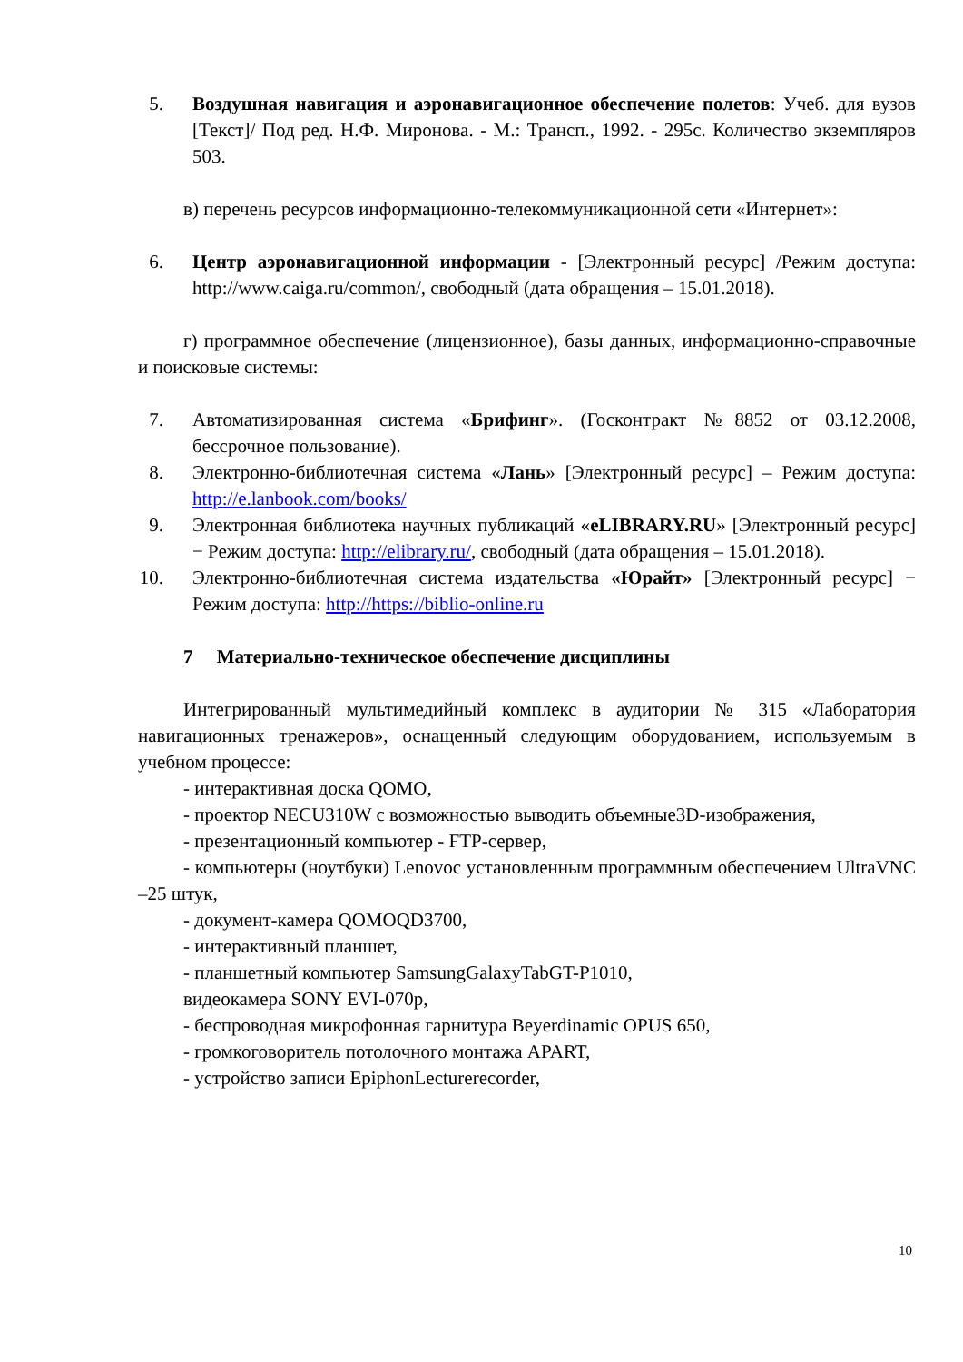5. Воздушная навигация и аэронавигационное обеспечение полетов: Учеб. для вузов [Текст]/ Под ред. Н.Ф. Миронова. - М.: Трансп., 1992. - 295с. Количество экземпляров 503.
в) перечень ресурсов информационно-телекоммуникационной сети «Интернет»:
6. Центр аэронавигационной информации - [Электронный ресурс] /Режим доступа: http://www.caiga.ru/common/, свободный (дата обращения – 15.01.2018).
г) программное обеспечение (лицензионное), базы данных, информационно-справочные и поисковые системы:
7. Автоматизированная система «Брифинг». (Госконтракт №8852 от 03.12.2008, бессрочное пользование).
8. Электронно-библиотечная система «Лань» [Электронный ресурс] – Режим доступа: http://e.lanbook.com/books/
9. Электронная библиотека научных публикаций «eLIBRARY.RU» [Электронный ресурс] − Режим доступа: http://elibrary.ru/, свободный (дата обращения – 15.01.2018).
10. Электронно-библиотечная система издательства «Юрайт» [Электронный ресурс] − Режим доступа: http://https://biblio-online.ru
7 Материально-техническое обеспечение дисциплины
Интегрированный мультимедийный комплекс в аудитории № 315 «Лаборатория навигационных тренажеров», оснащенный следующим оборудованием, используемым в учебном процессе:
- интерактивная доска QOMO,
- проектор NECU310W с возможностью выводить объемные3D-изображения,
- презентационный компьютер - FTP-сервер,
- компьютеры (ноутбуки) Lenovoс установленным программным обеспечением UltraVNC –25 штук,
- документ-камера QOMOQD3700,
- интерактивный планшет,
- планшетный компьютер SamsungGalaxyTabGT-P1010,
видеокамера SONY EVI-070p,
- беспроводная микрофонная гарнитура Beyerdinamic OPUS 650,
- громкоговоритель потолочного монтажа APART,
- устройство записи EpiphonLecturerecorder,
10